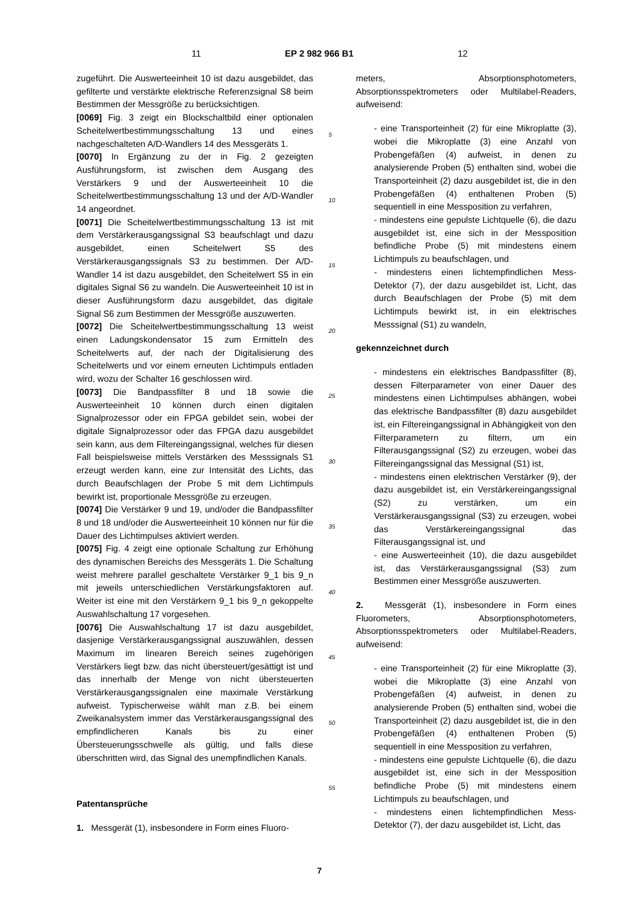11 EP 2 982 966 B1 12
zugeführt. Die Auswerteeinheit 10 ist dazu ausgebildet, das gefilterte und verstärkte elektrische Referenzsignal S8 beim Bestimmen der Messgröße zu berücksichtigen.
[0069] Fig. 3 zeigt ein Blockschaltbild einer optionalen Scheitelwertbestimmungsschaltung 13 und eines nachgeschalteten A/D-Wandlers 14 des Messgeräts 1.
[0070] In Ergänzung zu der in Fig. 2 gezeigten Ausführungsform, ist zwischen dem Ausgang des Verstärkers 9 und der Auswerteeinheit 10 die Scheitelwertbestimmungsschaltung 13 und der A/D-Wandler 14 angeordnet.
[0071] Die Scheitelwertbestimmungsschaltung 13 ist mit dem Verstärkerausgangssignal S3 beaufschlagt und dazu ausgebildet, einen Scheitelwert S5 des Verstärkerausgangssignals S3 zu bestimmen. Der A/D-Wandler 14 ist dazu ausgebildet, den Scheitelwert S5 in ein digitales Signal S6 zu wandeln. Die Auswerteeinheit 10 ist in dieser Ausführungsform dazu ausgebildet, das digitale Signal S6 zum Bestimmen der Messgröße auszuwerten.
[0072] Die Scheitelwertbestimmungsschaltung 13 weist einen Ladungskondensator 15 zum Ermitteln des Scheitelwerts auf, der nach der Digitalisierung des Scheitelwerts und vor einem erneuten Lichtimpuls entladen wird, wozu der Schalter 16 geschlossen wird.
[0073] Die Bandpassfilter 8 und 18 sowie die Auswerteeinheit 10 können durch einen digitalen Signalprozessor oder ein FPGA gebildet sein, wobei der digitale Signalprozessor oder das FPGA dazu ausgebildet sein kann, aus dem Filtereingangssignal, welches für diesen Fall beispielsweise mittels Verstärken des Messsignals S1 erzeugt werden kann, eine zur Intensität des Lichts, das durch Beaufschlagen der Probe 5 mit dem Lichtimpuls bewirkt ist, proportionale Messgröße zu erzeugen.
[0074] Die Verstärker 9 und 19, und/oder die Bandpassfilter 8 und 18 und/oder die Auswerteeinheit 10 können nur für die Dauer des Lichtimpulses aktiviert werden.
[0075] Fig. 4 zeigt eine optionale Schaltung zur Erhöhung des dynamischen Bereichs des Messgeräts 1. Die Schaltung weist mehrere parallel geschaltete Verstärker 9_1 bis 9_n mit jeweils unterschiedlichen Verstärkungsfaktoren auf. Weiter ist eine mit den Verstärkern 9_1 bis 9_n gekoppelte Auswahlschaltung 17 vorgesehen.
[0076] Die Auswahlschaltung 17 ist dazu ausgebildet, dasjenige Verstärkerausgangssignal auszuwählen, dessen Maximum im linearen Bereich seines zugehörigen Verstärkers liegt bzw. das nicht übersteuert/gesättigt ist und das innerhalb der Menge von nicht übersteuerten Verstärkerausgangssignalen eine maximale Verstärkung aufweist. Typischerweise wählt man z.B. bei einem Zweikanalsystem immer das Verstärkerausgangssignal des empfindlicheren Kanals bis zu einer Übersteuerungsschwelle als gültig, und falls diese überschritten wird, das Signal des unempfindlichen Kanals.
Patentansprüche
1. Messgerät (1), insbesondere in Form eines Fluoro-
5
10
15
20
25
30
35
40
45
50
55
meters, Absorptionsphotometers, Absorptionsspektrometers oder Multilabel-Readers, aufweisend:
- eine Transporteinheit (2) für eine Mikroplatte (3), wobei die Mikroplatte (3) eine Anzahl von Probengefäßen (4) aufweist, in denen zu analysierende Proben (5) enthalten sind, wobei die Transporteinheit (2) dazu ausgebildet ist, die in den Probengefäßen (4) enthaltenen Proben (5) sequentiell in eine Messposition zu verfahren,
- mindestens eine gepulste Lichtquelle (6), die dazu ausgebildet ist, eine sich in der Messposition befindliche Probe (5) mit mindestens einem Lichtimpuls zu beaufschlagen, und
- mindestens einen lichtempfindlichen Mess-Detektor (7), der dazu ausgebildet ist, Licht, das durch Beaufschlagen der Probe (5) mit dem Lichtimpuls bewirkt ist, in ein elektrisches Messsignal (S1) zu wandeln,
gekennzeichnet durch
- mindestens ein elektrisches Bandpassfilter (8), dessen Filterparameter von einer Dauer des mindestens einen Lichtimpulses abhängen, wobei das elektrische Bandpassfilter (8) dazu ausgebildet ist, ein Filtereingangssignal in Abhängigkeit von den Filterparametern zu filtern, um ein Filterausgangssignal (S2) zu erzeugen, wobei das Filtereingangssignal das Messignal (S1) ist,
- mindestens einen elektrischen Verstärker (9), der dazu ausgebildet ist, ein Verstärkereingangssignal (S2) zu verstärken, um ein Verstärkerausgangssignal (S3) zu erzeugen, wobei das Verstärkereingangssignal das Filterausgangssignal ist, und
- eine Auswerteeinheit (10), die dazu ausgebildet ist, das Verstärkerausgangssignal (S3) zum Bestimmen einer Messgröße auszuwerten.
2. Messgerät (1), insbesondere in Form eines Fluorometers, Absorptionsphotometers, Absorptionsspektrometers oder Multilabel-Readers, aufweisend:
- eine Transporteinheit (2) für eine Mikroplatte (3), wobei die Mikroplatte (3) eine Anzahl von Probengefäßen (4) aufweist, in denen zu analysierende Proben (5) enthalten sind, wobei die Transporteinheit (2) dazu ausgebildet ist, die in den Probengefäßen (4) enthaltenen Proben (5) sequentiell in eine Messposition zu verfahren,
- mindestens eine gepulste Lichtquelle (6), die dazu ausgebildet ist, eine sich in der Messposition befindliche Probe (5) mit mindestens einem Lichtimpuls zu beaufschlagen, und
- mindestens einen lichtempfindlichen Mess-Detektor (7), der dazu ausgebildet ist, Licht, das
7